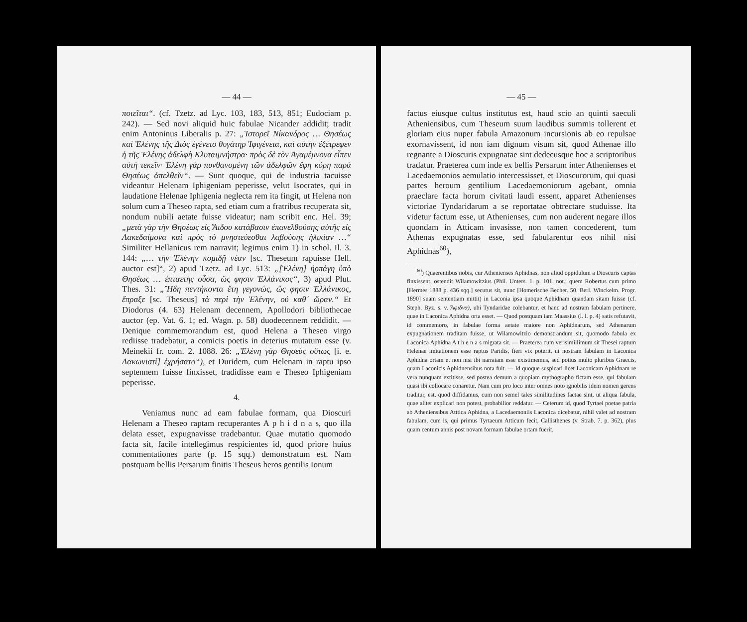— 44 —
ποιεῖται“. (cf. Tzetz. ad Lyc. 103, 183, 513, 851; Eudociam p. 242). — Sed novi aliquid huic fabulae Nicander addidit; tradit enim Antoninus Liberalis p. 27: „Ἱστορεῖ Νίκανδρος … Θησέως καὶ Ἑλένης τῆς Διὸς ἐγένετο θυγάτηρ Ἰφιγένεια, καὶ αὐτὴν ἐξέτρεφεν ἡ τῆς Ἑλένης ἀδελφὴ Κλυταιμνήστρα· πρὸς δὲ τὸν Ἀγαμέμνονα εἶπεν αὐτὴ τεκεῖν· Ἑλένη γὰρ πυνθανομένη τῶν ἀδελφῶν ἔφη κόρη παρὰ Θησέως ἀπελθεῖν“. — Sunt quoque, qui de industria tacuisse videantur Helenam Iphigeniam peperisse, velut Isocrates, qui in laudatione Helenae Iphigenia neglecta rem ita fingit, ut Helena non solum cum a Theseo rapta, sed etiam cum a fratribus recuperata sit, nondum nubili aetate fuisse videatur; nam scribit enc. Hel. 39; „μετὰ γὰρ τὴν Θησέως εἰς Ἅιδου κατάβασιν ἐπανελθούσης αὐτῆς εἰς Λακεδαίμονα καὶ πρὸς τὸ μνηστεύεσθαι λαβούσης ἡλικίαν …“ Similiter Hellanicus rem narravit; legimus enim 1) in schol. Il. 3. 144: „… τὴν Ἑλένην κομιδῇ νέαν [sc. Theseum rapuisse Hell. auctor est]“, 2) apud Tzetz. ad Lyc. 513: „[Ἑλένη] ἡρπάγη ὑπὸ Θησέως … ἑπταετὴς οὖσα, ὥς φησιν Ἑλλάνικος“, 3) apud Plut. Thes. 31: „Ἤδη πεντήκοντα ἔτη γεγονώς, ὥς φησιν Ἑλλάνικος, ἔπραξε [sc. Theseus] τὰ περὶ τὴν Ἑλένην, οὐ καθ᾽ ὥραν.“ Et Diodorus (4. 63) Helenam decennem, Apollodori bibliothecae auctor (ep. Vat. 6. 1; ed. Wagn. p. 58) duodecennem reddidit. — Denique commemorandum est, quod Helena a Theseo virgo rediisse tradebatur, a comicis poetis in deterius mutatum esse (v. Meinekii fr. com. 2. 1088. 26: „Ἑλένη γὰρ Θησεὺς οὕτως [i. e. Λακωνιστί] ἐχρήσατο“), et Duridem, cum Helenam in raptu ipso septennem fuisse finxisset, tradidisse eam e Theseo Iphigeniam peperisse.
4.
Veniamus nunc ad eam fabulae formam, qua Dioscuri Helenam a Theseo raptam recuperantes A p h i d n a s, quo illa delata esset, expugnavisse tradebantur. Quae mutatio quomodo facta sit, facile intellegimus respicientes id, quod priore huius commentationes parte (p. 15 sqq.) demonstratum est. Nam postquam bellis Persarum finitis Theseus heros gentilis Ionum
— 45 —
factus eiusque cultus institutus est, haud scio an quinti saeculi Atheniensibus, cum Theseum suum laudibus summis tollerent et gloriam eius nuper fabula Amazonum incursionis ab eo repulsae exornavissent, id non iam dignum visum sit, quod Athenae illo regnante a Dioscuris expugnatae sint dedecusque hoc a scriptoribus tradatur. Praeterea cum inde ex bellis Persarum inter Athenienses et Lacedaemonios aemulatio intercessisset, et Dioscurorum, qui quasi partes heroum gentilium Lacedaemoniorum agebant, omnia praeclare facta horum civitati laudi essent, apparet Athenienses victoriae Tyndaridarum a se reportatae obtrectare studuisse. Ita videtur factum esse, ut Athenienses, cum non auderent negare illos quondam in Atticam invasisse, non tamen concederent, tum Athenas expugnatas esse, sed fabularentur eos nihil nisi Aphidnas<sup>60</sup>),
<sup>60</sup>) Quaerentibus nobis, cur Athenienses Aphidnas, non aliud oppidulum a Dioscuris captas finxissent, ostendit Wilamowitzius (Phil. Unters. 1. p. 101. not.; quem Robertus cum primo [Hermes 1888 p. 436 sqq.] secutus sit, nunc [Homerische Becher. 50. Berl. Winckelm. Progr. 1890] suam sententiam mittit) in Laconia ipsa quoque Aphidnam quandam sitam fuisse (cf. Steph. Byz. s. v. Ἄφιδνα), ubi Tyndaridae colebantur, et hanc ad nostram fabulam pertinere, quae in Laconica Aphidna orta esset. — Quod postquam iam Maassius (l. l. p. 4) satis refutavit, id commemoro, in fabulae forma aetate maiore non Aphidnarum, sed Athenarum expugnationem traditam fuisse, ut Wilamowitzio demonstrandum sit, quomodo fabula ex Laconica Aphidna A t h e n a s migrata sit. — Praeterea cum verisimillimum sit Thesei raptum Helenae imitationem esse raptus Paridis, fieri vix poterit, ut nostram fabulam in Laconica Aphidna ortam et non nisi ibi narratam esse existimemus, sed potius multo pluribus Graecis, quam Laconicis Aphidnensibus nota fuit. — Id quoque suspicari licet Laconicam Aphidnam re vera nunquam extitisse, sed postea demum a quopiam mythographo fictam esse, qui fabulam quasi ibi collocare conaretur. Nam cum pro loco inter omnes noto ignobilis idem nomen gerens traditur, est, quod diffidamus, cum non semel tales similitudines factae sint, ut aliqua fabula, quae aliter explicari non potest, probabilior reddatur. — Ceterum id, quod Tyrtaei poetae patria ab Atheniensibus Atttica Aphidna, a Lacedaemoniis Laconica dicebatur, nihil valet ad nostram fabulam, cum is, qui primus Tyrtaeum Atticum fecit, Callisthenes (v. Strab. 7. p. 362), plus quam centum annis post novam formam fabulae ortam fuerit.